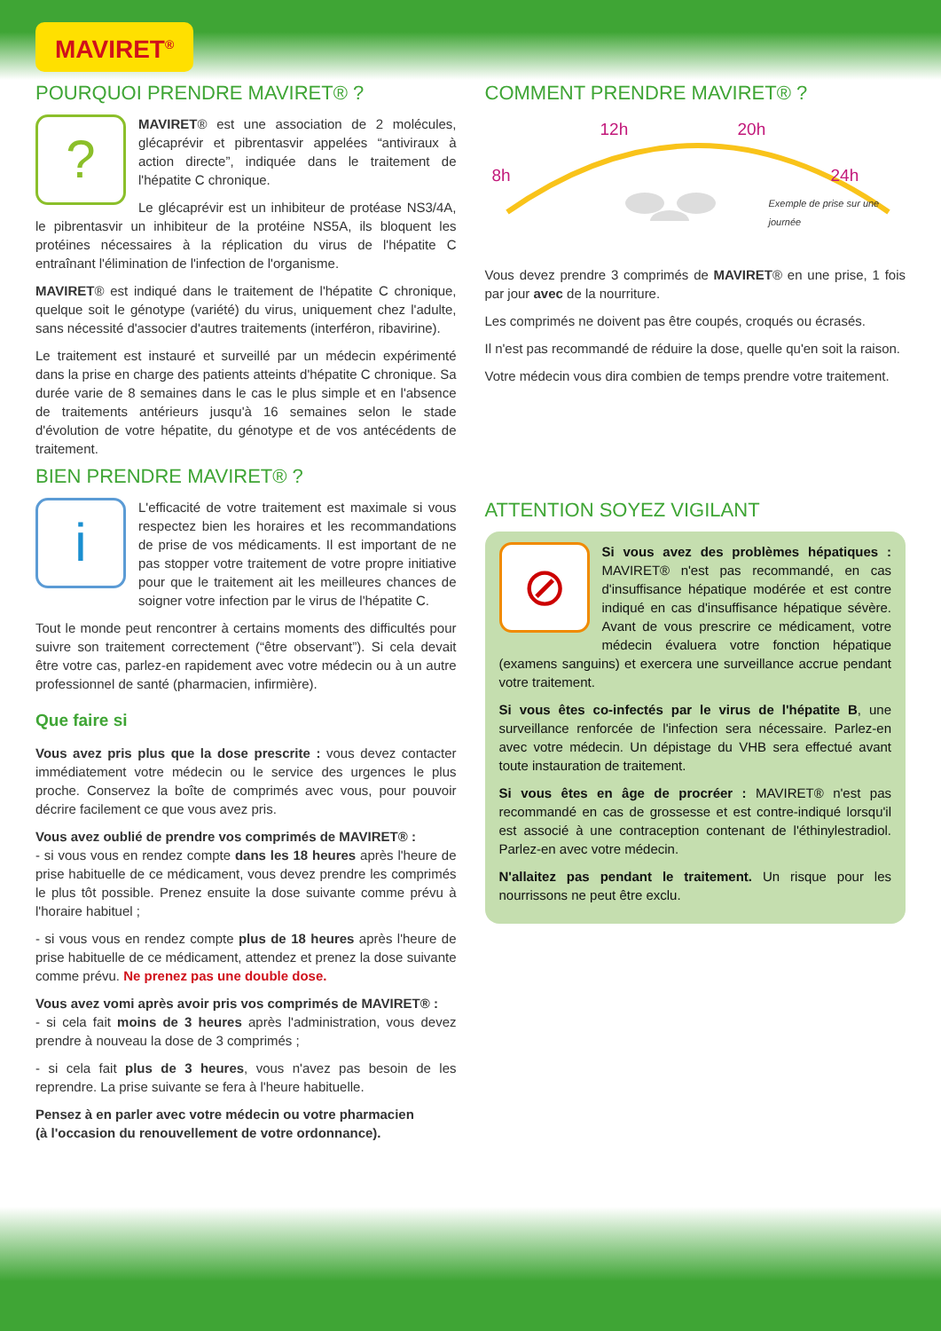MAVIRET<sup>®</sup>
POURQUOI PRENDRE MAVIRET® ?
?
MAVIRET® est une association de 2 molécules, glécaprévir et pibrentasvir appelées “antiviraux à action directe”, indiquée dans le traitement de l'hépatite C chronique.
Le glécaprévir est un inhibiteur de protéase NS3/4A, le pibrentasvir un inhibiteur de la protéine NS5A, ils bloquent les protéines nécessaires à la réplication du virus de l'hépatite C entraînant l'élimination de l'infection de l'organisme.
MAVIRET® est indiqué dans le traitement de l'hépatite C chronique, quelque soit le génotype (variété) du virus, uniquement chez l'adulte, sans nécessité d'associer d'autres traitements (interféron, ribavirine).
Le traitement est instauré et surveillé par un médecin expérimenté dans la prise en charge des patients atteints d'hépatite C chronique. Sa durée varie de 8 semaines dans le cas le plus simple et en l'absence de traitements antérieurs jusqu'à 16 semaines selon le stade d'évolution de votre hépatite, du génotype et de vos antécédents de traitement.
BIEN PRENDRE MAVIRET® ?
i
L'efficacité de votre traitement est maximale si vous respectez bien les horaires et les recommandations de prise de vos médicaments. Il est important de ne pas stopper votre traitement de votre propre initiative pour que le traitement ait les meilleures chances de soigner votre infection par le virus de l'hépatite C.
Tout le monde peut rencontrer à certains moments des difficultés pour suivre son traitement correctement (“être observant”). Si cela devait être votre cas, parlez-en rapidement avec votre médecin ou à un autre professionnel de santé (pharmacien, infirmière).
Que faire si
Vous avez pris plus que la dose prescrite : vous devez contacter immédiatement votre médecin ou le service des urgences le plus proche. Conservez la boîte de comprimés avec vous, pour pouvoir décrire facilement ce que vous avez pris.
Vous avez oublié de prendre vos comprimés de MAVIRET® :
- si vous vous en rendez compte dans les 18 heures après l'heure de prise habituelle de ce médicament, vous devez prendre les comprimés le plus tôt possible. Prenez ensuite la dose suivante comme prévu à l'horaire habituel ;
- si vous vous en rendez compte plus de 18 heures après l'heure de prise habituelle de ce médicament, attendez et prenez la dose suivante comme prévu. Ne prenez pas une double dose.
Vous avez vomi après avoir pris vos comprimés de MAVIRET® :
- si cela fait moins de 3 heures après l'administration, vous devez prendre à nouveau la dose de 3 comprimés ;
- si cela fait plus de 3 heures, vous n'avez pas besoin de les reprendre. La prise suivante se fera à l'heure habituelle.
Pensez à en parler avec votre médecin ou votre pharmacien
(à l'occasion du renouvellement de votre ordonnance).
COMMENT PRENDRE MAVIRET® ?
8h
12h 20h
24h
Exemple de prise sur une journée
Vous devez prendre 3 comprimés de MAVIRET® en une prise, 1 fois par jour avec de la nourriture.
Les comprimés ne doivent pas être coupés, croqués ou écrasés.
Il n'est pas recommandé de réduire la dose, quelle qu'en soit la raison.
Votre médecin vous dira combien de temps prendre votre traitement.
ATTENTION SOYEZ VIGILANT
⊘
Si vous avez des problèmes hépatiques : MAVIRET® n'est pas recommandé, en cas d'insuffisance hépatique modérée et est contre indiqué en cas d'insuffisance hépatique sévère. Avant de vous prescrire ce médicament, votre médecin évaluera votre fonction hépatique (examens sanguins) et exercera une surveillance accrue pendant votre traitement.
Si vous êtes co-infectés par le virus de l'hépatite B, une surveillance renforcée de l'infection sera nécessaire. Parlez-en avec votre médecin. Un dépistage du VHB sera effectué avant toute instauration de traitement.
Si vous êtes en âge de procréer : MAVIRET® n'est pas recommandé en cas de grossesse et est contre-indiqué lorsqu'il est associé à une contraception contenant de l'éthinylestradiol. Parlez-en avec votre médecin.
N'allaitez pas pendant le traitement. Un risque pour les nourrissons ne peut être exclu.